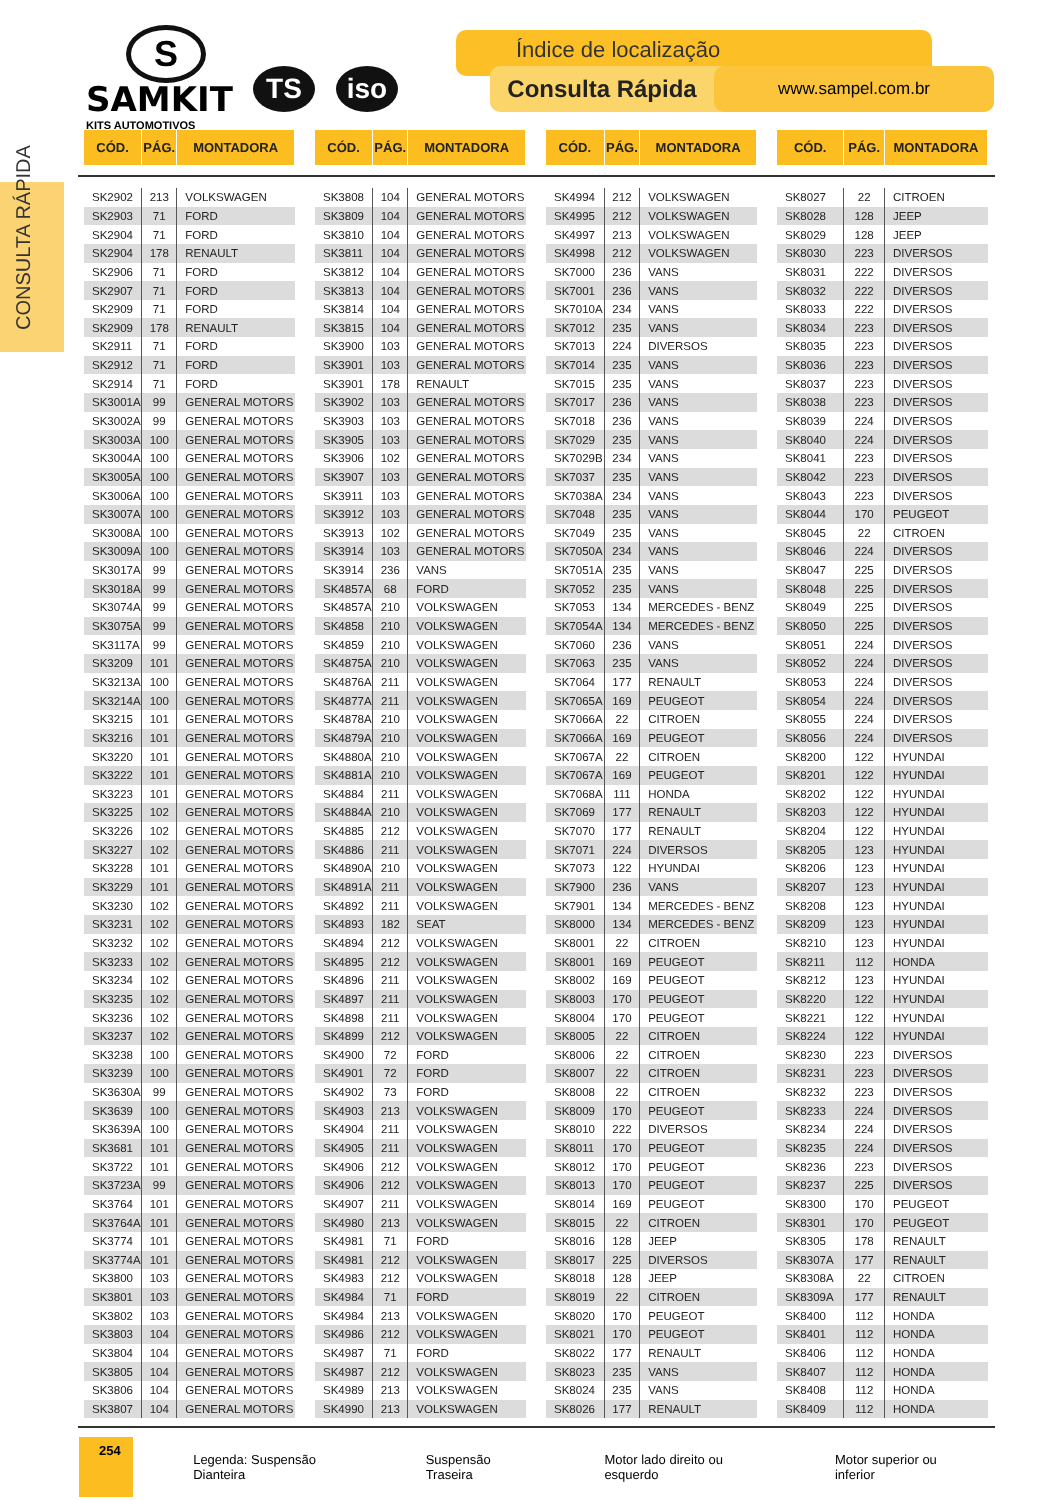CONSULTA RÁPIDA
S
SAMKIT
KITS AUTOMOTIVOS
TS iso
Índice de localização
Consulta Rápida www.sampel.com.br
| CÓD. | PÁG. | MONTADORA |
| --- | --- | --- |
| SK2902 | 213 | VOLKSWAGEN |
| SK2903 | 71 | FORD |
| SK2904 | 71 | FORD |
| SK2904 | 178 | RENAULT |
| SK2906 | 71 | FORD |
| SK2907 | 71 | FORD |
| SK2909 | 71 | FORD |
| SK2909 | 178 | RENAULT |
| SK2911 | 71 | FORD |
| SK2912 | 71 | FORD |
| SK2914 | 71 | FORD |
| SK3001A | 99 | GENERAL MOTORS |
| SK3002A | 99 | GENERAL MOTORS |
| SK3003A | 100 | GENERAL MOTORS |
| SK3004A | 100 | GENERAL MOTORS |
| SK3005A | 100 | GENERAL MOTORS |
| SK3006A | 100 | GENERAL MOTORS |
| SK3007A | 100 | GENERAL MOTORS |
| SK3008A | 100 | GENERAL MOTORS |
| SK3009A | 100 | GENERAL MOTORS |
| SK3017A | 99 | GENERAL MOTORS |
| SK3018A | 99 | GENERAL MOTORS |
| SK3074A | 99 | GENERAL MOTORS |
| SK3075A | 99 | GENERAL MOTORS |
| SK3117A | 99 | GENERAL MOTORS |
| SK3209 | 101 | GENERAL MOTORS |
| SK3213A | 100 | GENERAL MOTORS |
| SK3214A | 100 | GENERAL MOTORS |
| SK3215 | 101 | GENERAL MOTORS |
| SK3216 | 101 | GENERAL MOTORS |
| SK3220 | 101 | GENERAL MOTORS |
| SK3222 | 101 | GENERAL MOTORS |
| SK3223 | 101 | GENERAL MOTORS |
| SK3225 | 102 | GENERAL MOTORS |
| SK3226 | 102 | GENERAL MOTORS |
| SK3227 | 102 | GENERAL MOTORS |
| SK3228 | 101 | GENERAL MOTORS |
| SK3229 | 101 | GENERAL MOTORS |
| SK3230 | 102 | GENERAL MOTORS |
| SK3231 | 102 | GENERAL MOTORS |
| SK3232 | 102 | GENERAL MOTORS |
| SK3233 | 102 | GENERAL MOTORS |
| SK3234 | 102 | GENERAL MOTORS |
| SK3235 | 102 | GENERAL MOTORS |
| SK3236 | 102 | GENERAL MOTORS |
| SK3237 | 102 | GENERAL MOTORS |
| SK3238 | 100 | GENERAL MOTORS |
| SK3239 | 100 | GENERAL MOTORS |
| SK3630A | 99 | GENERAL MOTORS |
| SK3639 | 100 | GENERAL MOTORS |
| SK3639A | 100 | GENERAL MOTORS |
| SK3681 | 101 | GENERAL MOTORS |
| SK3722 | 101 | GENERAL MOTORS |
| SK3723A | 99 | GENERAL MOTORS |
| SK3764 | 101 | GENERAL MOTORS |
| SK3764A | 101 | GENERAL MOTORS |
| SK3774 | 101 | GENERAL MOTORS |
| SK3774A | 101 | GENERAL MOTORS |
| SK3800 | 103 | GENERAL MOTORS |
| SK3801 | 103 | GENERAL MOTORS |
| SK3802 | 103 | GENERAL MOTORS |
| SK3803 | 104 | GENERAL MOTORS |
| SK3804 | 104 | GENERAL MOTORS |
| SK3805 | 104 | GENERAL MOTORS |
| SK3806 | 104 | GENERAL MOTORS |
| SK3807 | 104 | GENERAL MOTORS |
| CÓD. | PÁG. | MONTADORA |
| --- | --- | --- |
| SK3808 | 104 | GENERAL MOTORS |
| SK3809 | 104 | GENERAL MOTORS |
| SK3810 | 104 | GENERAL MOTORS |
| SK3811 | 104 | GENERAL MOTORS |
| SK3812 | 104 | GENERAL MOTORS |
| SK3813 | 104 | GENERAL MOTORS |
| SK3814 | 104 | GENERAL MOTORS |
| SK3815 | 104 | GENERAL MOTORS |
| SK3900 | 103 | GENERAL MOTORS |
| SK3901 | 103 | GENERAL MOTORS |
| SK3901 | 178 | RENAULT |
| SK3902 | 103 | GENERAL MOTORS |
| SK3903 | 103 | GENERAL MOTORS |
| SK3905 | 103 | GENERAL MOTORS |
| SK3906 | 102 | GENERAL MOTORS |
| SK3907 | 103 | GENERAL MOTORS |
| SK3911 | 103 | GENERAL MOTORS |
| SK3912 | 103 | GENERAL MOTORS |
| SK3913 | 102 | GENERAL MOTORS |
| SK3914 | 103 | GENERAL MOTORS |
| SK3914 | 236 | VANS |
| SK4857A | 68 | FORD |
| SK4857A | 210 | VOLKSWAGEN |
| SK4858 | 210 | VOLKSWAGEN |
| SK4859 | 210 | VOLKSWAGEN |
| SK4875A | 210 | VOLKSWAGEN |
| SK4876A | 211 | VOLKSWAGEN |
| SK4877A | 211 | VOLKSWAGEN |
| SK4878A | 210 | VOLKSWAGEN |
| SK4879A | 210 | VOLKSWAGEN |
| SK4880A | 210 | VOLKSWAGEN |
| SK4881A | 210 | VOLKSWAGEN |
| SK4884 | 211 | VOLKSWAGEN |
| SK4884A | 210 | VOLKSWAGEN |
| SK4885 | 212 | VOLKSWAGEN |
| SK4886 | 211 | VOLKSWAGEN |
| SK4890A | 210 | VOLKSWAGEN |
| SK4891A | 211 | VOLKSWAGEN |
| SK4892 | 211 | VOLKSWAGEN |
| SK4893 | 182 | SEAT |
| SK4894 | 212 | VOLKSWAGEN |
| SK4895 | 212 | VOLKSWAGEN |
| SK4896 | 211 | VOLKSWAGEN |
| SK4897 | 211 | VOLKSWAGEN |
| SK4898 | 211 | VOLKSWAGEN |
| SK4899 | 212 | VOLKSWAGEN |
| SK4900 | 72 | FORD |
| SK4901 | 72 | FORD |
| SK4902 | 73 | FORD |
| SK4903 | 213 | VOLKSWAGEN |
| SK4904 | 211 | VOLKSWAGEN |
| SK4905 | 211 | VOLKSWAGEN |
| SK4906 | 212 | VOLKSWAGEN |
| SK4906 | 212 | VOLKSWAGEN |
| SK4907 | 211 | VOLKSWAGEN |
| SK4980 | 213 | VOLKSWAGEN |
| SK4981 | 71 | FORD |
| SK4981 | 212 | VOLKSWAGEN |
| SK4983 | 212 | VOLKSWAGEN |
| SK4984 | 71 | FORD |
| SK4984 | 213 | VOLKSWAGEN |
| SK4986 | 212 | VOLKSWAGEN |
| SK4987 | 71 | FORD |
| SK4987 | 212 | VOLKSWAGEN |
| SK4989 | 213 | VOLKSWAGEN |
| SK4990 | 213 | VOLKSWAGEN |
| CÓD. | PÁG. | MONTADORA |
| --- | --- | --- |
| SK4994 | 212 | VOLKSWAGEN |
| SK4995 | 212 | VOLKSWAGEN |
| SK4997 | 213 | VOLKSWAGEN |
| SK4998 | 212 | VOLKSWAGEN |
| SK7000 | 236 | VANS |
| SK7001 | 236 | VANS |
| SK7010A | 234 | VANS |
| SK7012 | 235 | VANS |
| SK7013 | 224 | DIVERSOS |
| SK7014 | 235 | VANS |
| SK7015 | 235 | VANS |
| SK7017 | 236 | VANS |
| SK7018 | 236 | VANS |
| SK7029 | 235 | VANS |
| SK7029B | 234 | VANS |
| SK7037 | 235 | VANS |
| SK7038A | 234 | VANS |
| SK7048 | 235 | VANS |
| SK7049 | 235 | VANS |
| SK7050A | 234 | VANS |
| SK7051A | 235 | VANS |
| SK7052 | 235 | VANS |
| SK7053 | 134 | MERCEDES - BENZ |
| SK7054A | 134 | MERCEDES - BENZ |
| SK7060 | 236 | VANS |
| SK7063 | 235 | VANS |
| SK7064 | 177 | RENAULT |
| SK7065A | 169 | PEUGEOT |
| SK7066A | 22 | CITROEN |
| SK7066A | 169 | PEUGEOT |
| SK7067A | 22 | CITROEN |
| SK7067A | 169 | PEUGEOT |
| SK7068A | 111 | HONDA |
| SK7069 | 177 | RENAULT |
| SK7070 | 177 | RENAULT |
| SK7071 | 224 | DIVERSOS |
| SK7073 | 122 | HYUNDAI |
| SK7900 | 236 | VANS |
| SK7901 | 134 | MERCEDES - BENZ |
| SK8000 | 134 | MERCEDES - BENZ |
| SK8001 | 22 | CITROEN |
| SK8001 | 169 | PEUGEOT |
| SK8002 | 169 | PEUGEOT |
| SK8003 | 170 | PEUGEOT |
| SK8004 | 170 | PEUGEOT |
| SK8005 | 22 | CITROEN |
| SK8006 | 22 | CITROEN |
| SK8007 | 22 | CITROEN |
| SK8008 | 22 | CITROEN |
| SK8009 | 170 | PEUGEOT |
| SK8010 | 222 | DIVERSOS |
| SK8011 | 170 | PEUGEOT |
| SK8012 | 170 | PEUGEOT |
| SK8013 | 170 | PEUGEOT |
| SK8014 | 169 | PEUGEOT |
| SK8015 | 22 | CITROEN |
| SK8016 | 128 | JEEP |
| SK8017 | 225 | DIVERSOS |
| SK8018 | 128 | JEEP |
| SK8019 | 22 | CITROEN |
| SK8020 | 170 | PEUGEOT |
| SK8021 | 170 | PEUGEOT |
| SK8022 | 177 | RENAULT |
| SK8023 | 235 | VANS |
| SK8024 | 235 | VANS |
| SK8026 | 177 | RENAULT |
| CÓD. | PÁG. | MONTADORA |
| --- | --- | --- |
| SK8027 | 22 | CITROEN |
| SK8028 | 128 | JEEP |
| SK8029 | 128 | JEEP |
| SK8030 | 223 | DIVERSOS |
| SK8031 | 222 | DIVERSOS |
| SK8032 | 222 | DIVERSOS |
| SK8033 | 222 | DIVERSOS |
| SK8034 | 223 | DIVERSOS |
| SK8035 | 223 | DIVERSOS |
| SK8036 | 223 | DIVERSOS |
| SK8037 | 223 | DIVERSOS |
| SK8038 | 223 | DIVERSOS |
| SK8039 | 224 | DIVERSOS |
| SK8040 | 224 | DIVERSOS |
| SK8041 | 223 | DIVERSOS |
| SK8042 | 223 | DIVERSOS |
| SK8043 | 223 | DIVERSOS |
| SK8044 | 170 | PEUGEOT |
| SK8045 | 22 | CITROEN |
| SK8046 | 224 | DIVERSOS |
| SK8047 | 225 | DIVERSOS |
| SK8048 | 225 | DIVERSOS |
| SK8049 | 225 | DIVERSOS |
| SK8050 | 225 | DIVERSOS |
| SK8051 | 224 | DIVERSOS |
| SK8052 | 224 | DIVERSOS |
| SK8053 | 224 | DIVERSOS |
| SK8054 | 224 | DIVERSOS |
| SK8055 | 224 | DIVERSOS |
| SK8056 | 224 | DIVERSOS |
| SK8200 | 122 | HYUNDAI |
| SK8201 | 122 | HYUNDAI |
| SK8202 | 122 | HYUNDAI |
| SK8203 | 122 | HYUNDAI |
| SK8204 | 122 | HYUNDAI |
| SK8205 | 123 | HYUNDAI |
| SK8206 | 123 | HYUNDAI |
| SK8207 | 123 | HYUNDAI |
| SK8208 | 123 | HYUNDAI |
| SK8209 | 123 | HYUNDAI |
| SK8210 | 123 | HYUNDAI |
| SK8211 | 112 | HONDA |
| SK8212 | 123 | HYUNDAI |
| SK8220 | 122 | HYUNDAI |
| SK8221 | 122 | HYUNDAI |
| SK8224 | 122 | HYUNDAI |
| SK8230 | 223 | DIVERSOS |
| SK8231 | 223 | DIVERSOS |
| SK8232 | 223 | DIVERSOS |
| SK8233 | 224 | DIVERSOS |
| SK8234 | 224 | DIVERSOS |
| SK8235 | 224 | DIVERSOS |
| SK8236 | 223 | DIVERSOS |
| SK8237 | 225 | DIVERSOS |
| SK8300 | 170 | PEUGEOT |
| SK8301 | 170 | PEUGEOT |
| SK8305 | 178 | RENAULT |
| SK8307A | 177 | RENAULT |
| SK8308A | 22 | CITROEN |
| SK8309A | 177 | RENAULT |
| SK8400 | 112 | HONDA |
| SK8401 | 112 | HONDA |
| SK8406 | 112 | HONDA |
| SK8407 | 112 | HONDA |
| SK8408 | 112 | HONDA |
| SK8409 | 112 | HONDA |
254
Legenda: Suspensão Dianteira Suspensão Traseira Motor lado direito ou esquerdo Motor superior ou inferior